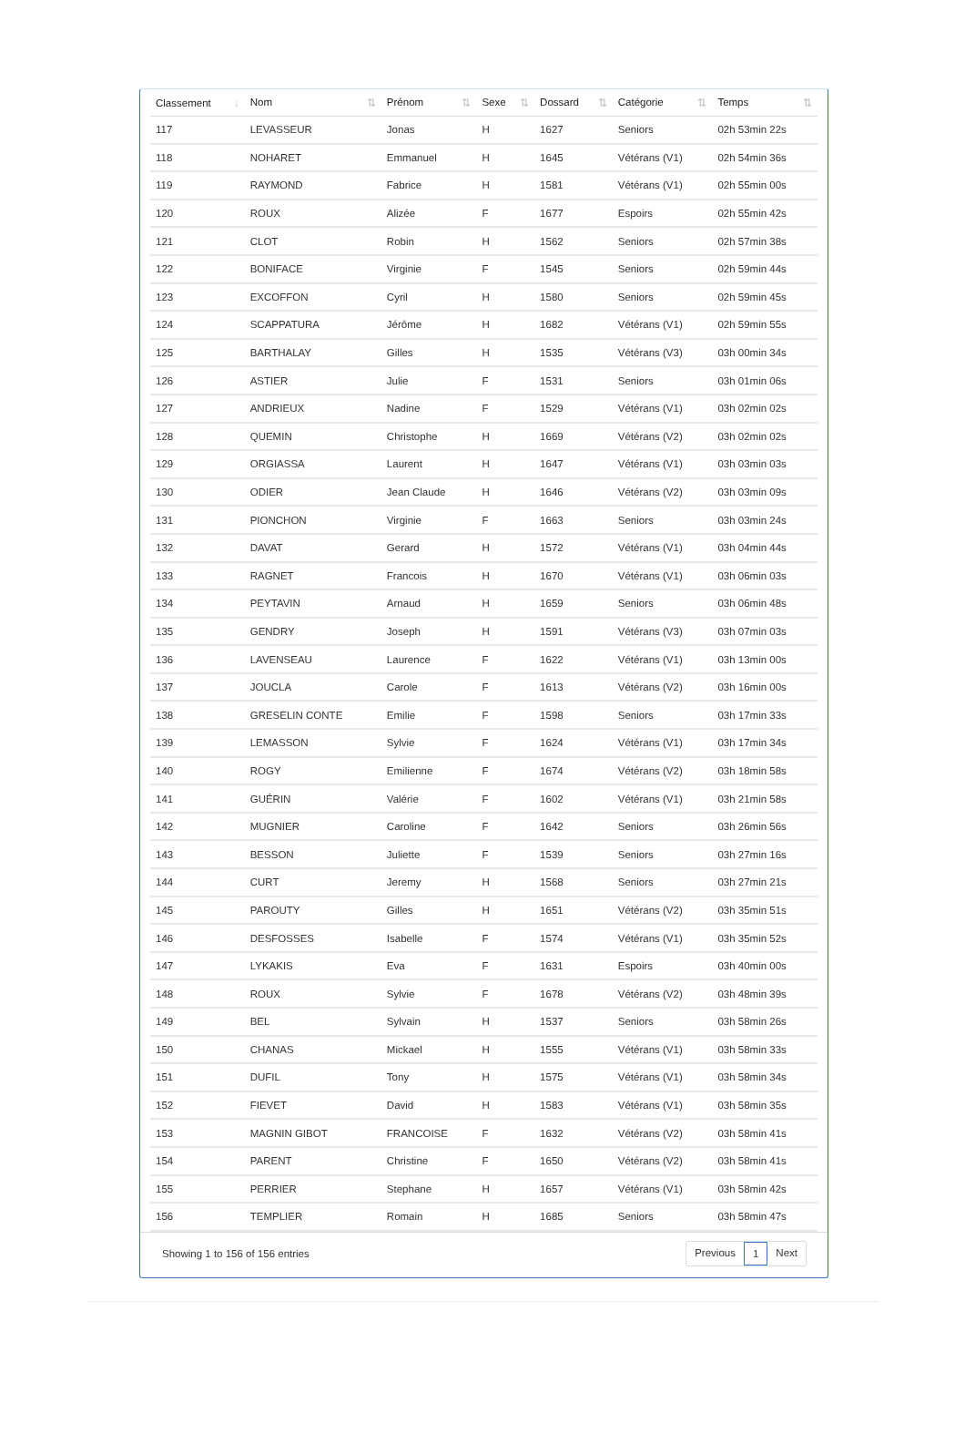| Classement ↓ | Nom ⇅ | Prénom ⇅ | Sexe ⇅ | Dossard ⇅ | Catégorie ⇅ | Temps ⇅ |
| --- | --- | --- | --- | --- | --- | --- |
| 117 | LEVASSEUR | Jonas | H | 1627 | Seniors | 02h 53min 22s |
| 118 | NOHARET | Emmanuel | H | 1645 | Vétérans (V1) | 02h 54min 36s |
| 119 | RAYMOND | Fabrice | H | 1581 | Vétérans (V1) | 02h 55min 00s |
| 120 | ROUX | Alizée | F | 1677 | Espoirs | 02h 55min 42s |
| 121 | CLOT | Robin | H | 1562 | Seniors | 02h 57min 38s |
| 122 | BONIFACE | Virginie | F | 1545 | Seniors | 02h 59min 44s |
| 123 | EXCOFFON | Cyril | H | 1580 | Seniors | 02h 59min 45s |
| 124 | SCAPPATURA | Jérôme | H | 1682 | Vétérans (V1) | 02h 59min 55s |
| 125 | BARTHALAY | Gilles | H | 1535 | Vétérans (V3) | 03h 00min 34s |
| 126 | ASTIER | Julie | F | 1531 | Seniors | 03h 01min 06s |
| 127 | ANDRIEUX | Nadine | F | 1529 | Vétérans (V1) | 03h 02min 02s |
| 128 | QUEMIN | Christophe | H | 1669 | Vétérans (V2) | 03h 02min 02s |
| 129 | ORGIASSA | Laurent | H | 1647 | Vétérans (V1) | 03h 03min 03s |
| 130 | ODIER | Jean Claude | H | 1646 | Vétérans (V2) | 03h 03min 09s |
| 131 | PIONCHON | Virginie | F | 1663 | Seniors | 03h 03min 24s |
| 132 | DAVAT | Gerard | H | 1572 | Vétérans (V1) | 03h 04min 44s |
| 133 | RAGNET | Francois | H | 1670 | Vétérans (V1) | 03h 06min 03s |
| 134 | PEYTAVIN | Arnaud | H | 1659 | Seniors | 03h 06min 48s |
| 135 | GENDRY | Joseph | H | 1591 | Vétérans (V3) | 03h 07min 03s |
| 136 | LAVENSEAU | Laurence | F | 1622 | Vétérans (V1) | 03h 13min 00s |
| 137 | JOUCLA | Carole | F | 1613 | Vétérans (V2) | 03h 16min 00s |
| 138 | GRESELIN CONTE | Emilie | F | 1598 | Seniors | 03h 17min 33s |
| 139 | LEMASSON | Sylvie | F | 1624 | Vétérans (V1) | 03h 17min 34s |
| 140 | ROGY | Emilienne | F | 1674 | Vétérans (V2) | 03h 18min 58s |
| 141 | GUÉRIN | Valérie | F | 1602 | Vétérans (V1) | 03h 21min 58s |
| 142 | MUGNIER | Caroline | F | 1642 | Seniors | 03h 26min 56s |
| 143 | BESSON | Juliette | F | 1539 | Seniors | 03h 27min 16s |
| 144 | CURT | Jeremy | H | 1568 | Seniors | 03h 27min 21s |
| 145 | PAROUTY | Gilles | H | 1651 | Vétérans (V2) | 03h 35min 51s |
| 146 | DESFOSSES | Isabelle | F | 1574 | Vétérans (V1) | 03h 35min 52s |
| 147 | LYKAKIS | Eva | F | 1631 | Espoirs | 03h 40min 00s |
| 148 | ROUX | Sylvie | F | 1678 | Vétérans (V2) | 03h 48min 39s |
| 149 | BEL | Sylvain | H | 1537 | Seniors | 03h 58min 26s |
| 150 | CHANAS | Mickael | H | 1555 | Vétérans (V1) | 03h 58min 33s |
| 151 | DUFIL | Tony | H | 1575 | Vétérans (V1) | 03h 58min 34s |
| 152 | FIEVET | David | H | 1583 | Vétérans (V1) | 03h 58min 35s |
| 153 | MAGNIN GIBOT | FRANCOISE | F | 1632 | Vétérans (V2) | 03h 58min 41s |
| 154 | PARENT | Christine | F | 1650 | Vétérans (V2) | 03h 58min 41s |
| 155 | PERRIER | Stephane | H | 1657 | Vétérans (V1) | 03h 58min 42s |
| 156 | TEMPLIER | Romain | H | 1685 | Seniors | 03h 58min 47s |
Showing 1 to 156 of 156 entries
Previous 1 Next